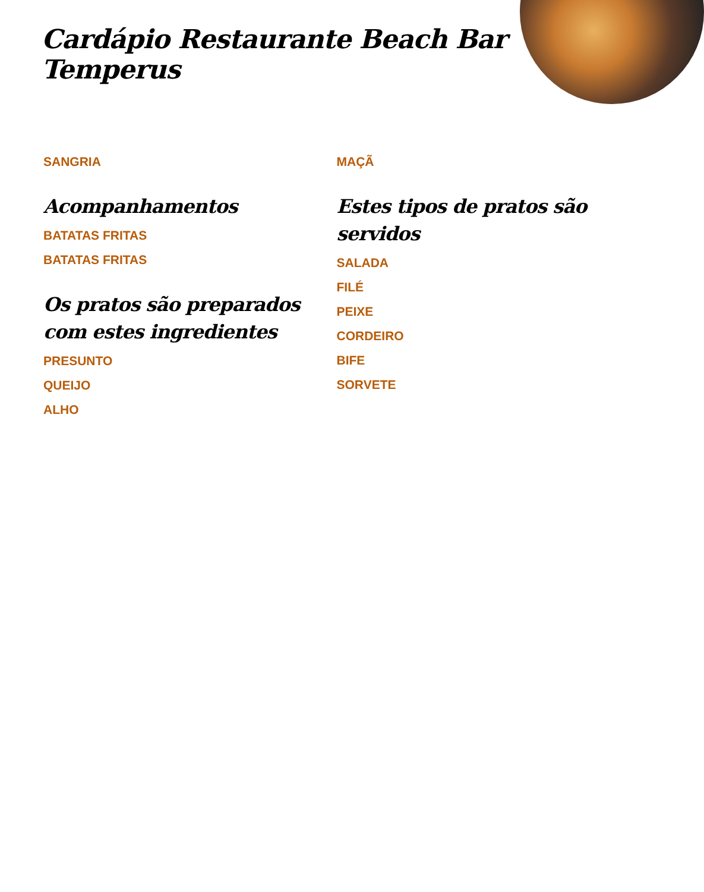Cardápio Restaurante Beach Bar Temperus
SANGRIA
Acompanhamentos
BATATAS FRITAS
BATATAS FRITAS
Os pratos são preparados com estes ingredientes
PRESUNTO
QUEIJO
ALHO
MAÇÃ
Estes tipos de pratos são servidos
SALADA
FILÉ
PEIXE
CORDEIRO
BIFE
SORVETE